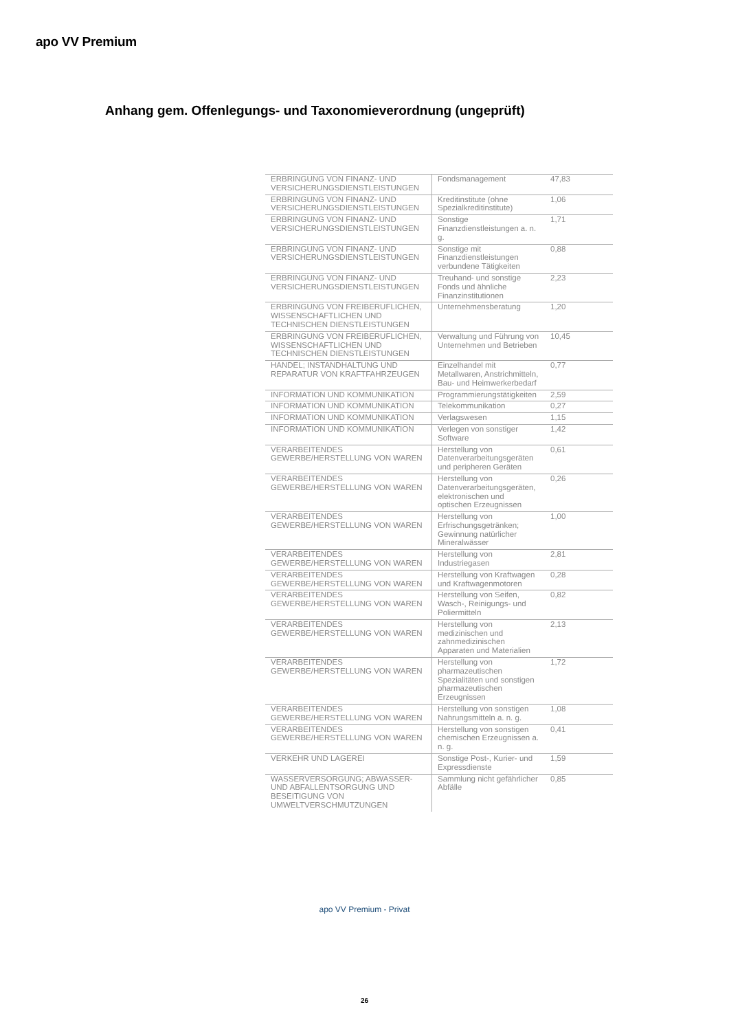apo VV Premium
Anhang gem. Offenlegungs- und Taxonomieverordnung (ungeprüft)
| ERBRINGUNG VON FINANZ- UND VERSICHERUNGSDIENSTLEISTUNGEN | Fondsmanagement | 47,83 |
| ERBRINGUNG VON FINANZ- UND VERSICHERUNGSDIENSTLEISTUNGEN | Kreditinstitute (ohne Spezialkreditinstitute) | 1,06 |
| ERBRINGUNG VON FINANZ- UND VERSICHERUNGSDIENSTLEISTUNGEN | Sonstige Finanzdienstleistungen a. n. g. | 1,71 |
| ERBRINGUNG VON FINANZ- UND VERSICHERUNGSDIENSTLEISTUNGEN | Sonstige mit Finanzdienstleistungen verbundene Tätigkeiten | 0,88 |
| ERBRINGUNG VON FINANZ- UND VERSICHERUNGSDIENSTLEISTUNGEN | Treuhand- und sonstige Fonds und ähnliche Finanzinstitutionen | 2,23 |
| ERBRINGUNG VON FREIBERUFLICHEN, WISSENSCHAFTLICHEN UND TECHNISCHEN DIENSTLEISTUNGEN | Unternehmensberatung | 1,20 |
| ERBRINGUNG VON FREIBERUFLICHEN, WISSENSCHAFTLICHEN UND TECHNISCHEN DIENSTLEISTUNGEN | Verwaltung und Führung von Unternehmen und Betrieben | 10,45 |
| HANDEL; INSTANDHALTUNG UND REPARATUR VON KRAFTFAHRZEUGEN | Einzelhandel mit Metallwaren, Anstrichmitteln, Bau- und Heimwerkerbedarf | 0,77 |
| INFORMATION UND KOMMUNIKATION | Programmierungstätigkeiten | 2,59 |
| INFORMATION UND KOMMUNIKATION | Telekommunikation | 0,27 |
| INFORMATION UND KOMMUNIKATION | Verlagswesen | 1,15 |
| INFORMATION UND KOMMUNIKATION | Verlegen von sonstiger Software | 1,42 |
| VERARBEITENDES GEWERBE/HERSTELLUNG VON WAREN | Herstellung von Datenverarbeitungsgeräten und peripheren Geräten | 0,61 |
| VERARBEITENDES GEWERBE/HERSTELLUNG VON WAREN | Herstellung von Datenverarbeitungsgeräten, elektronischen und optischen Erzeugnissen | 0,26 |
| VERARBEITENDES GEWERBE/HERSTELLUNG VON WAREN | Herstellung von Erfrischungsgetränken; Gewinnung natürlicher Mineralwässer | 1,00 |
| VERARBEITENDES GEWERBE/HERSTELLUNG VON WAREN | Herstellung von Industriegasen | 2,81 |
| VERARBEITENDES GEWERBE/HERSTELLUNG VON WAREN | Herstellung von Kraftwagen und Kraftwagenmotoren | 0,28 |
| VERARBEITENDES GEWERBE/HERSTELLUNG VON WAREN | Herstellung von Seifen, Wasch-, Reinigungs- und Poliermitteln | 0,82 |
| VERARBEITENDES GEWERBE/HERSTELLUNG VON WAREN | Herstellung von medizinischen und zahnmedizinischen Apparaten und Materialien | 2,13 |
| VERARBEITENDES GEWERBE/HERSTELLUNG VON WAREN | Herstellung von pharmazeutischen Spezialitäten und sonstigen pharmazeutischen Erzeugnissen | 1,72 |
| VERARBEITENDES GEWERBE/HERSTELLUNG VON WAREN | Herstellung von sonstigen Nahrungsmitteln a. n. g. | 1,08 |
| VERARBEITENDES GEWERBE/HERSTELLUNG VON WAREN | Herstellung von sonstigen chemischen Erzeugnissen a. n. g. | 0,41 |
| VERKEHR UND LAGEREI | Sonstige Post-, Kurier- und Expressdienste | 1,59 |
| WASSERVERSORGUNG; ABWASSER- UND ABFALLENTSORGUNG UND BESEITIGUNG VON UMWELTVERSCHMUTZUNGEN | Sammlung nicht gefährlicher Abfälle | 0,85 |
apo VV Premium - Privat
26